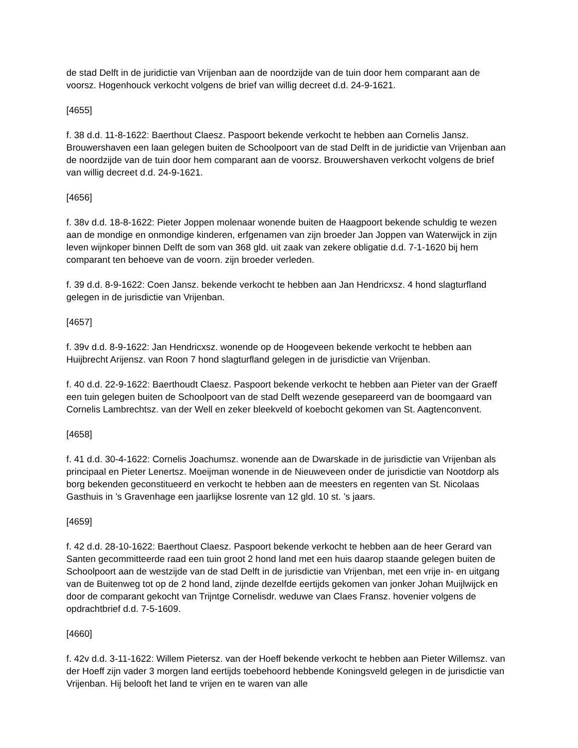de stad Delft in de juridictie van Vrijenban aan de noordzijde van de tuin door hem comparant aan de voorsz. Hogenhouck verkocht volgens de brief van willig decreet d.d. 24-9-1621.
[4655]
f. 38 d.d. 11-8-1622: Baerthout Claesz. Paspoort bekende verkocht te hebben aan Cornelis Jansz. Brouwershaven een laan gelegen buiten de Schoolpoort van de stad Delft in de juridictie van Vrijenban aan de noordzijde van de tuin door hem comparant aan de voorsz. Brouwershaven verkocht volgens de brief van willig decreet d.d. 24-9-1621.
[4656]
f. 38v d.d. 18-8-1622: Pieter Joppen molenaar wonende buiten de Haagpoort bekende schuldig te wezen aan de mondige en onmondige kinderen, erfgenamen van zijn broeder Jan Joppen van Waterwijck in zijn leven wijnkoper binnen Delft de som van 368 gld. uit zaak van zekere obligatie d.d. 7-1-1620 bij hem comparant ten behoeve van de voorn. zijn broeder verleden.
f. 39 d.d. 8-9-1622: Coen Jansz. bekende verkocht te hebben aan Jan Hendricxsz. 4 hond slagturfland gelegen in de jurisdictie van Vrijenban.
[4657]
f. 39v d.d. 8-9-1622: Jan Hendricxsz. wonende op de Hoogeveen bekende verkocht te hebben aan Huijbrecht Arijensz. van Roon 7 hond slagturfland gelegen in de jurisdictie van Vrijenban.
f. 40 d.d. 22-9-1622: Baerthoudt Claesz. Paspoort bekende verkocht te hebben aan Pieter van der Graeff een tuin gelegen buiten de Schoolpoort van de stad Delft wezende gesepareerd van de boomgaard van Cornelis Lambrechtsz. van der Well en zeker bleekveld of koebocht gekomen van St. Aagtenconvent.
[4658]
f. 41 d.d. 30-4-1622: Cornelis Joachumsz. wonende aan de Dwarskade in de jurisdictie van Vrijenban als principaal en Pieter Lenertsz. Moeijman wonende in de Nieuweveen onder de jurisdictie van Nootdorp als borg bekenden geconstitueerd en verkocht te hebben aan de meesters en regenten van St. Nicolaas Gasthuis in ’s Gravenhage een jaarlijkse losrente van 12 gld. 10 st. ’s jaars.
[4659]
f. 42 d.d. 28-10-1622: Baerthout Claesz. Paspoort bekende verkocht te hebben aan de heer Gerard van Santen gecommitteerde raad een tuin groot 2 hond land met een huis daarop staande gelegen buiten de Schoolpoort aan de westzijde van de stad Delft in de jurisdictie van Vrijenban, met een vrije in- en uitgang van de Buitenweg tot op de 2 hond land, zijnde dezelfde eertijds gekomen van jonker Johan Muijlwijck en door de comparant gekocht van Trijntge Cornelisdr. weduwe van Claes Fransz. hovenier volgens de opdrachtbrief d.d. 7-5-1609.
[4660]
f. 42v d.d. 3-11-1622: Willem Pietersz. van der Hoeff bekende verkocht te hebben aan Pieter Willemsz. van der Hoeff zijn vader 3 morgen land eertijds toebehoord hebbende Koningsveld gelegen in de jurisdictie van Vrijenban. Hij belooft het land te vrijen en te waren van alle